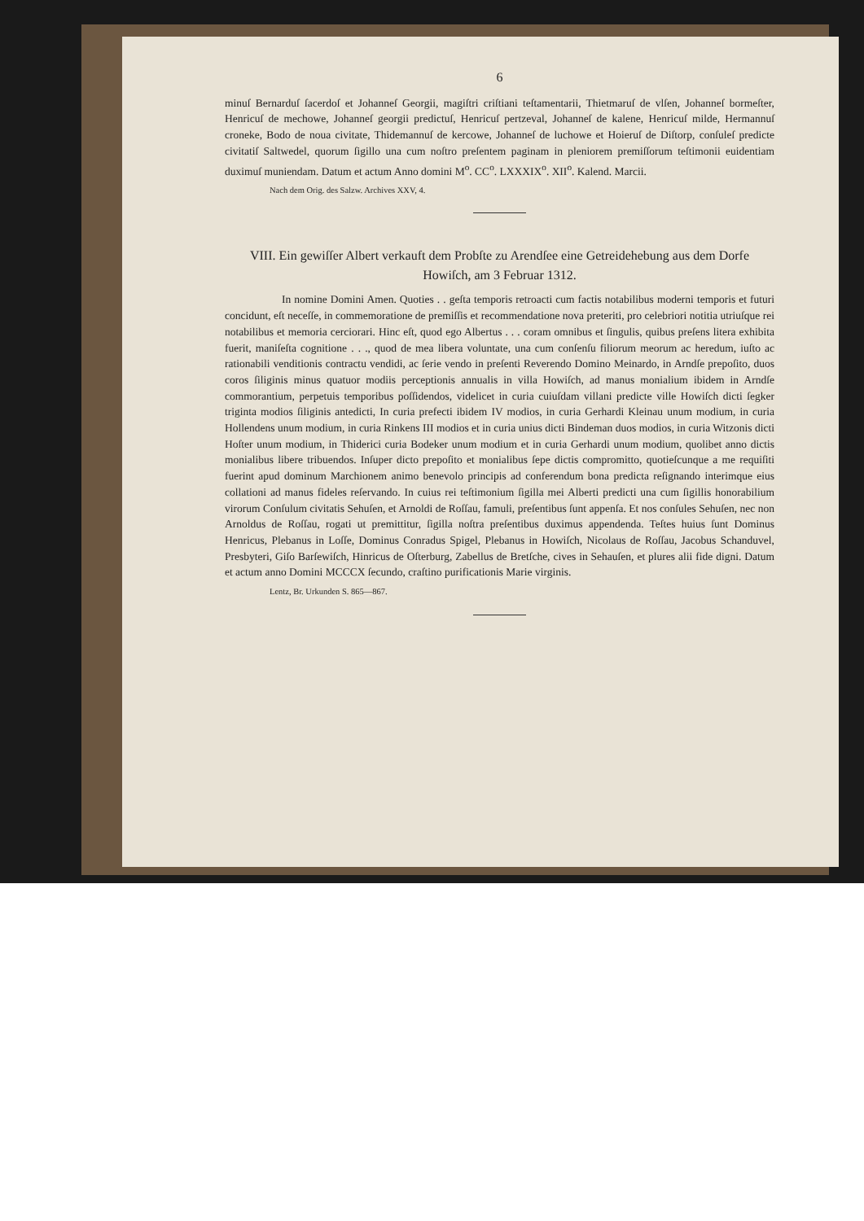6
minuſ Bernarduſ ſacerdoſ et Johanneſ Georgii, magiſtri criſtiani teſtamentarii, Thietmaruſ de vlſen, Johanneſ bormeſter, Henricuſ de mechowe, Johanneſ georgii predictuſ, Henricuſ pertzeval, Johanneſ de kalene, Henricuſ milde, Hermannuſ croneke, Bodo de noua civitate, Thidemannuſ de kercowe, Johanneſ de luchowe et Hoieruſ de Diſtorp, conſuleſ predicte civitatiſ Saltwedel, quorum ſigillo una cum noſtro preſentem paginam in pleniorem premiſſorum teſtimonii euidentiam duximuſ muniendam. Datum et actum Anno domini M<sup>o</sup>. CC<sup>o</sup>. LXXXIX<sup>o</sup>. XII<sup>o</sup>. Kalend. Marcii.
Nach dem Orig. des Salzw. Archives XXV, 4.
VIII. Ein gewiſſer Albert verkauft dem Probſte zu Arendſee eine Getreidehebung aus dem Dorfe Howiſch, am 3 Februar 1312.
In nomine Domini Amen. Quoties . . geſta temporis retroacti cum factis notabilibus moderni temporis et futuri concidunt, eſt neceſſe, in commemoratione de premiſſis et recommendatione nova preteriti, pro celebriori notitia utriuſque rei notabilibus et memoria cerciorari. Hinc eſt, quod ego Albertus . . . coram omnibus et ſingulis, quibus preſens litera exhibita fuerit, maniſeſta cognitione . . ., quod de mea libera voluntate, una cum conſenſu filiorum meorum ac heredum, iuſto ac rationabili venditionis contractu vendidi, ac ſerie vendo in preſenti Reverendo Domino Meinardo, in Arndſe prepoſito, duos coros ſiliginis minus quatuor modiis perceptionis annualis in villa Howiſch, ad manus monialium ibidem in Arndſe commorantium, perpetuis temporibus poſſidendos, videlicet in curia cuiuſdam villani predicte ville Howiſch dicti ſegker triginta modios ſiliginis antedicti, In curia prefecti ibidem IV modios, in curia Gerhardi Kleinau unum modium, in curia Hollendens unum modium, in curia Rinkens III modios et in curia unius dicti Bindeman duos modios, in curia Witzonis dicti Hoſter unum modium, in Thiderici curia Bodeker unum modium et in curia Gerhardi unum modium, quolibet anno dictis monialibus libere tribuendos. Inſuper dicto prepoſito et monialibus ſepe dictis compromitto, quotieſcunque a me requiſiti fuerint apud dominum Marchionem animo benevolo principis ad conferendum bona predicta reſignando interimque eius collationi ad manus fideles reſervando. In cuius rei teſtimonium ſigilla mei Alberti predicti una cum ſigillis honorabilium virorum Conſulum civitatis Sehuſen, et Arnoldi de Roſſau, famuli, preſentibus ſunt appenſa. Et nos conſules Sehuſen, nec non Arnoldus de Roſſau, rogati ut premittitur, ſigilla noſtra preſentibus duximus appendenda. Teſtes huius ſunt Dominus Henricus, Plebanus in Loſſe, Dominus Conradus Spigel, Plebanus in Howiſch, Nicolaus de Roſſau, Jacobus Schanduvel, Presbyteri, Giſo Barſewiſch, Hinricus de Oſterburg, Zabellus de Bretſche, cives in Sehauſen, et plures alii fide digni. Datum et actum anno Domini MCCCX ſecundo, craſtino purificationis Marie virginis.
Lentz, Br. Urkunden S. 865—867.